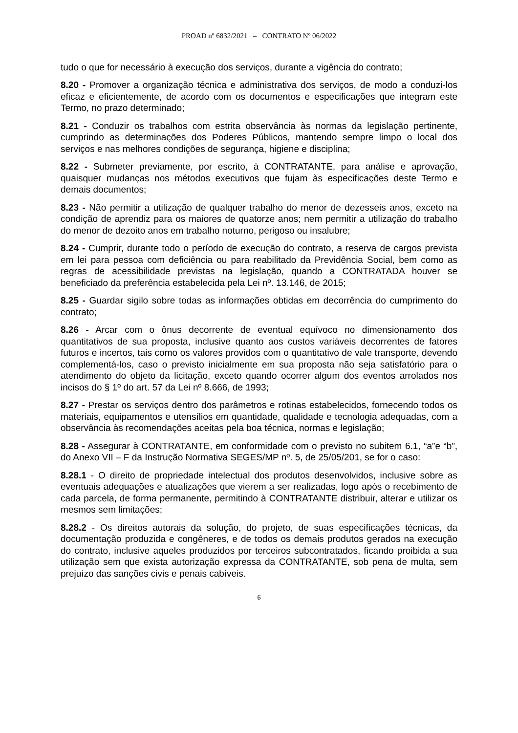PROAD nº 6832/2021 – CONTRATO Nº 06/2022
tudo o que for necessário à execução dos serviços, durante a vigência do contrato;
8.20 - Promover a organização técnica e administrativa dos serviços, de modo a conduzi-los eficaz e eficientemente, de acordo com os documentos e especificações que integram este Termo, no prazo determinado;
8.21 - Conduzir os trabalhos com estrita observância às normas da legislação pertinente, cumprindo as determinações dos Poderes Públicos, mantendo sempre limpo o local dos serviços e nas melhores condições de segurança, higiene e disciplina;
8.22 - Submeter previamente, por escrito, à CONTRATANTE, para análise e aprovação, quaisquer mudanças nos métodos executivos que fujam às especificações deste Termo e demais documentos;
8.23 - Não permitir a utilização de qualquer trabalho do menor de dezesseis anos, exceto na condição de aprendiz para os maiores de quatorze anos; nem permitir a utilização do trabalho do menor de dezoito anos em trabalho noturno, perigoso ou insalubre;
8.24 - Cumprir, durante todo o período de execução do contrato, a reserva de cargos prevista em lei para pessoa com deficiência ou para reabilitado da Previdência Social, bem como as regras de acessibilidade previstas na legislação, quando a CONTRATADA houver se beneficiado da preferência estabelecida pela Lei nº. 13.146, de 2015;
8.25 - Guardar sigilo sobre todas as informações obtidas em decorrência do cumprimento do contrato;
8.26 - Arcar com o ônus decorrente de eventual equívoco no dimensionamento dos quantitativos de sua proposta, inclusive quanto aos custos variáveis decorrentes de fatores futuros e incertos, tais como os valores providos com o quantitativo de vale transporte, devendo complementá-los, caso o previsto inicialmente em sua proposta não seja satisfatório para o atendimento do objeto da licitação, exceto quando ocorrer algum dos eventos arrolados nos incisos do § 1º do art. 57 da Lei nº 8.666, de 1993;
8.27 - Prestar os serviços dentro dos parâmetros e rotinas estabelecidos, fornecendo todos os materiais, equipamentos e utensílios em quantidade, qualidade e tecnologia adequadas, com a observância às recomendações aceitas pela boa técnica, normas e legislação;
8.28 - Assegurar à CONTRATANTE, em conformidade com o previsto no subitem 6.1, “a”e “b”, do Anexo VII – F da Instrução Normativa SEGES/MP nº. 5, de 25/05/201, se for o caso:
8.28.1 - O direito de propriedade intelectual dos produtos desenvolvidos, inclusive sobre as eventuais adequações e atualizações que vierem a ser realizadas, logo após o recebimento de cada parcela, de forma permanente, permitindo à CONTRATANTE distribuir, alterar e utilizar os mesmos sem limitações;
8.28.2 - Os direitos autorais da solução, do projeto, de suas especificações técnicas, da documentação produzida e congêneres, e de todos os demais produtos gerados na execução do contrato, inclusive aqueles produzidos por terceiros subcontratados, ficando proibida a sua utilização sem que exista autorização expressa da CONTRATANTE, sob pena de multa, sem prejuízo das sanções civis e penais cabíveis.
6